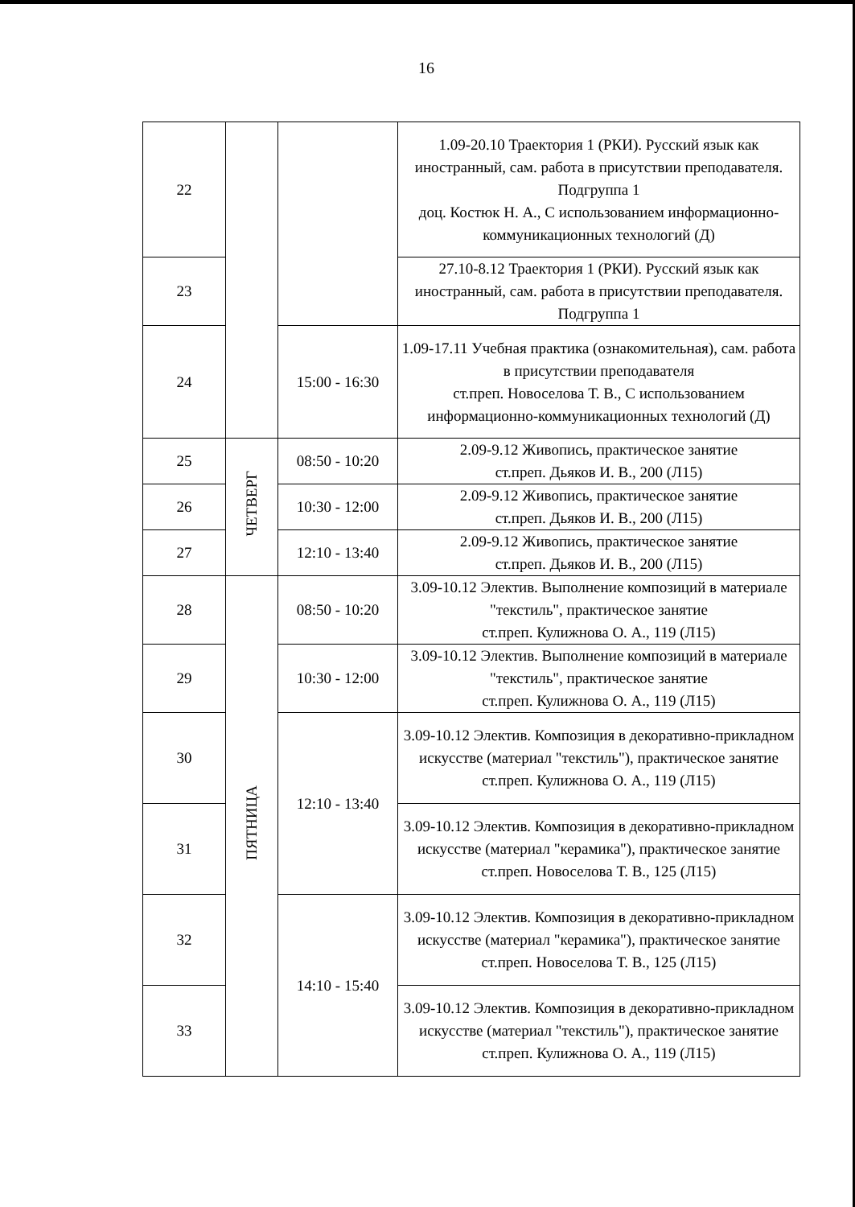16
| 22 | | | 1.09-20.10 Траектория 1 (РКИ). Русский язык как иностранный, сам. работа в присутствии преподавателя. Подгруппа 1 доц. Костюк Н. А., С использованием информационно-коммуникационных технологий (Д) |
| 23 | | | 27.10-8.12 Траектория 1 (РКИ). Русский язык как иностранный, сам. работа в присутствии преподавателя. Подгруппа 1 |
| 24 | | 15:00 - 16:30 | 1.09-17.11 Учебная практика (ознакомительная), сам. работа в присутствии преподавателя ст.преп. Новоселова Т. В., С использованием информационно-коммуникационных технологий (Д) |
| 25 | ЧЕТВЕРГ | 08:50 - 10:20 | 2.09-9.12 Живопись, практическое занятие ст.преп. Дьяков И. В., 200 (Л15) |
| 26 | | 10:30 - 12:00 | 2.09-9.12 Живопись, практическое занятие ст.преп. Дьяков И. В., 200 (Л15) |
| 27 | | 12:10 - 13:40 | 2.09-9.12 Живопись, практическое занятие ст.преп. Дьяков И. В., 200 (Л15) |
| 28 | ПЯТНИЦА | 08:50 - 10:20 | 3.09-10.12 Электив. Выполнение композиций в материале "текстиль", практическое занятие ст.преп. Кулижнова О. А., 119 (Л15) |
| 29 | | 10:30 - 12:00 | 3.09-10.12 Электив. Выполнение композиций в материале "текстиль", практическое занятие ст.преп. Кулижнова О. А., 119 (Л15) |
| 30 | | 12:10 - 13:40 | 3.09-10.12 Электив. Композиция в декоративно-прикладном искусстве (материал "текстиль"), практическое занятие ст.преп. Кулижнова О. А., 119 (Л15) |
| 31 | | | 3.09-10.12 Электив. Композиция в декоративно-прикладном искусстве (материал "керамика"), практическое занятие ст.преп. Новоселова Т. В., 125 (Л15) |
| 32 | | 14:10 - 15:40 | 3.09-10.12 Электив. Композиция в декоративно-прикладном искусстве (материал "керамика"), практическое занятие ст.преп. Новоселова Т. В., 125 (Л15) |
| 33 | | | 3.09-10.12 Электив. Композиция в декоративно-прикладном искусстве (материал "текстиль"), практическое занятие ст.преп. Кулижнова О. А., 119 (Л15) |